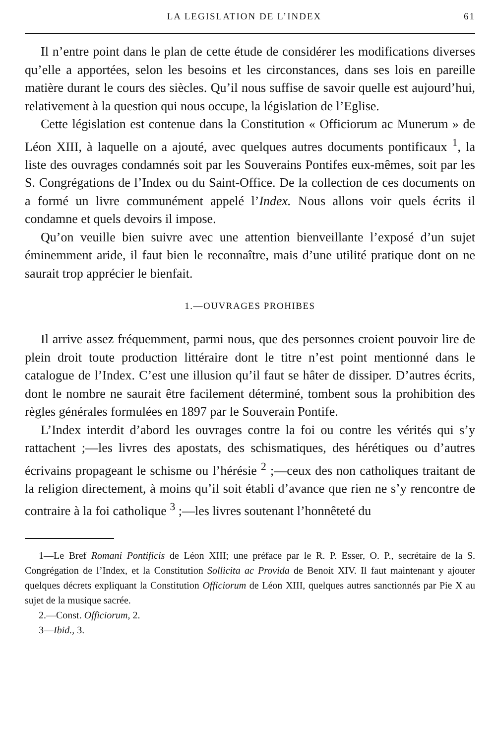LA LEGISLATION DE L’INDEX 61
Il n’entre point dans le plan de cette étude de considérer les modifications diverses qu’elle a apportées, selon les besoins et les circonstances, dans ses lois en pareille matière durant le cours des siècles. Qu’il nous suffise de savoir quelle est aujourd’hui, relativement à la question qui nous occupe, la législation de l’Eglise.
Cette législation est contenue dans la Constitution « Officiorum ac Munerum » de Léon XIII, à laquelle on a ajouté, avec quelques autres documents pontificaux <sup>1</sup>, la liste des ouvrages condamnés soit par les Souverains Pontifes eux-mêmes, soit par les S. Congrégations de l’Index ou du Saint-Office. De la collection de ces documents on a formé un livre communément appelé l’Index. Nous allons voir quels écrits il condamne et quels devoirs il impose.
Qu’on veuille bien suivre avec une attention bienveillante l’exposé d’un sujet éminemment aride, il faut bien le reconnaître, mais d’une utilité pratique dont on ne saurait trop apprécier le bienfait.
1.—OUVRAGES PROHIBES
Il arrive assez fréquemment, parmi nous, que des personnes croient pouvoir lire de plein droit toute production littéraire dont le titre n’est point mentionné dans le catalogue de l’Index. C’est une illusion qu’il faut se hâter de dissiper. D’autres écrits, dont le nombre ne saurait être facilement déterminé, tombent sous la prohibition des règles générales formulées en 1897 par le Souverain Pontife.
L’Index interdit d’abord les ouvrages contre la foi ou contre les vérités qui s’y rattachent ;—les livres des apostats, des schismatiques, des hérétiques ou d’autres écrivains propageant le schisme ou l’hérésie <sup>2</sup> ;—ceux des non catholiques traitant de la religion directement, à moins qu’il soit établi d’avance que rien ne s’y rencontre de contraire à la foi catholique <sup>3</sup> ;—les livres soutenant l’honnêteté du
1—Le Bref Romani Pontificis de Léon XIII; une préface par le R. P. Esser, O. P., secrétaire de la S. Congrégation de l’Index, et la Constitution Sollicita ac Provida de Benoit XIV. Il faut maintenant y ajouter quelques décrets expliquant la Constitution Officiorum de Léon XIII, quelques autres sanctionnés par Pie X au sujet de la musique sacrée.
2.—Const. Officiorum, 2.
3—Ibid., 3.